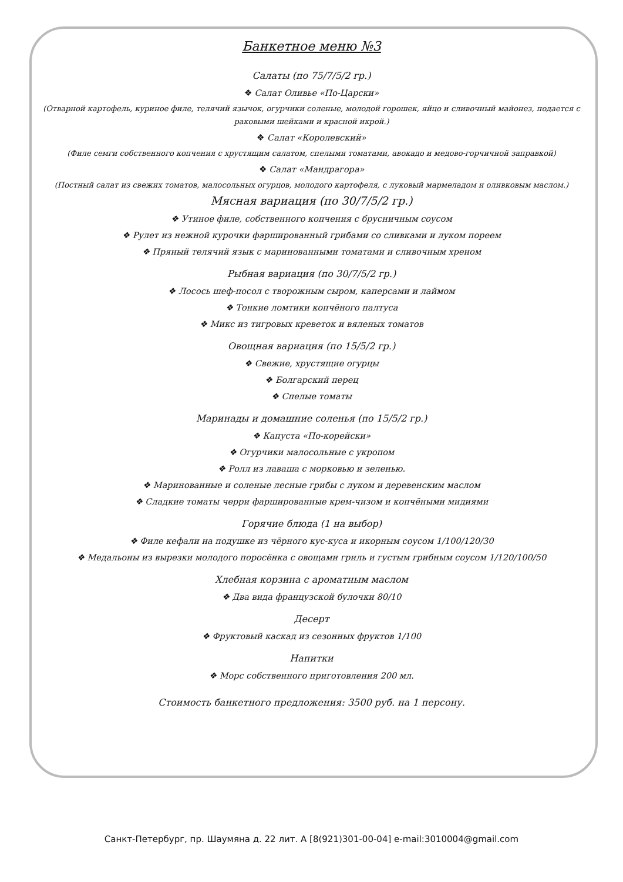Банкетное меню №3
Салаты (по 75/7/5/2 гр.)
❖ Салат Оливье «По-Царски»
(Отварной картофель, куриное филе, телячий язычок, огурчики соленые, молодой горошек, яйцо и сливочный майонез, подается с раковыми шейками и красной икрой.)
❖ Салат «Королевский»
(Филе семги собственного копчения с хрустящим салатом, спелыми томатами, авокадо и медово-горчичной заправкой)
❖ Салат «Мандрагора»
(Постный салат из свежих томатов, малосольных огурцов, молодого картофеля, с луковый мармеладом и оливковым маслом.)
Мясная вариация (по 30/7/5/2 гр.)
❖ Утиное филе, собственного копчения с брусничным соусом
❖ Рулет из нежной курочки фаршированный грибами со сливками и луком пореем
❖ Пряный телячий язык с маринованными томатами и сливочным хреном
Рыбная вариация (по 30/7/5/2 гр.)
❖ Лосось шеф-посол с творожным сыром, каперсами и лаймом
❖ Тонкие ломтики копчёного палтуса
❖ Микс из тигровых креветок и вяленых томатов
Овощная вариация (по 15/5/2 гр.)
❖ Свежие, хрустящие огурцы
❖ Болгарский перец
❖ Спелые томаты
Маринады и домашние соленья (по 15/5/2 гр.)
❖ Капуста «По-корейски»
❖ Огурчики малосольные с укропом
❖ Ролл из лаваша с морковью и зеленью.
❖ Маринованные и соленые лесные грибы с луком и деревенским маслом
❖ Сладкие томаты черри фаршированные крем-чизом и копчёными мидиями
Горячие блюда (1 на выбор)
❖ Филе кефали на подушке из чёрного кус-куса и икорным соусом 1/100/120/30
❖ Медальоны из вырезки молодого поросёнка с овощами гриль и густым грибным соусом 1/120/100/50
Хлебная корзина с ароматным маслом
❖ Два вида французской булочки 80/10
Десерт
❖ Фруктовый каскад из сезонных фруктов 1/100
Напитки
❖ Морс собственного приготовления 200 мл.
Стоимость банкетного предложения: 3500 руб. на 1 персону.
Санкт-Петербург, пр. Шаумяна д. 22 лит. А [8(921)301-00-04] e-mail:3010004@gmail.com